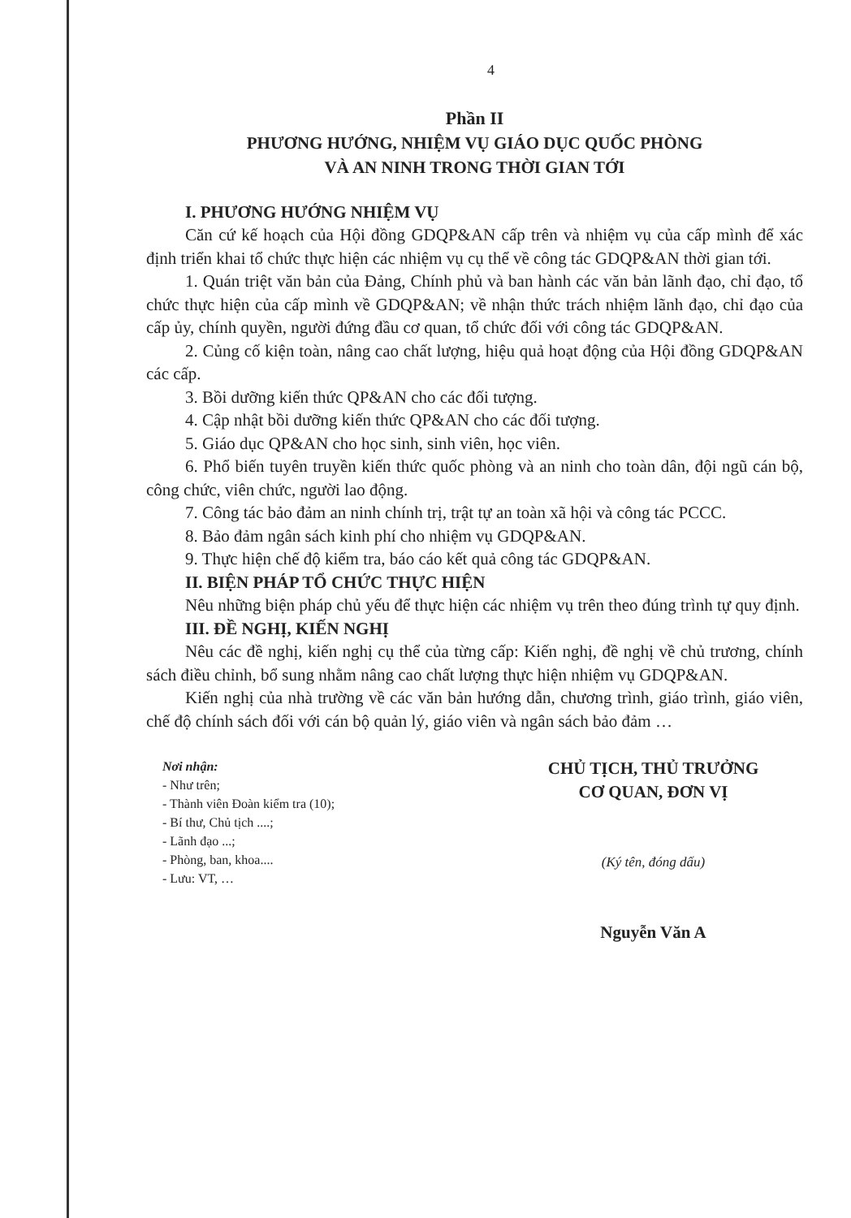4
Phần II
PHƯƠNG HƯỚNG, NHIỆM VỤ GIÁO DỤC QUỐC PHÒNG
VÀ AN NINH TRONG THỜI GIAN TỚI
I. PHƯƠNG HƯỚNG NHIỆM VỤ
Căn cứ kế hoạch của Hội đồng GDQP&AN cấp trên và nhiệm vụ của cấp mình để xác định triển khai tổ chức thực hiện các nhiệm vụ cụ thể về công tác GDQP&AN thời gian tới.
1. Quán triệt văn bản của Đảng, Chính phủ và ban hành các văn bản lãnh đạo, chỉ đạo, tổ chức thực hiện của cấp mình về GDQP&AN; về nhận thức trách nhiệm lãnh đạo, chỉ đạo của cấp ủy, chính quyền, người đứng đầu cơ quan, tổ chức đối với công tác GDQP&AN.
2. Củng cố kiện toàn, nâng cao chất lượng, hiệu quả hoạt động của Hội đồng GDQP&AN các cấp.
3. Bồi dưỡng kiến thức QP&AN cho các đối tượng.
4. Cập nhật bồi dưỡng kiến thức QP&AN cho các đối tượng.
5. Giáo dục QP&AN cho học sinh, sinh viên, học viên.
6. Phổ biến tuyên truyền kiến thức quốc phòng và an ninh cho toàn dân, đội ngũ cán bộ, công chức, viên chức, người lao động.
7. Công tác bảo đảm an ninh chính trị, trật tự an toàn xã hội và công tác PCCC.
8. Bảo đảm ngân sách kinh phí cho nhiệm vụ GDQP&AN.
9. Thực hiện chế độ kiểm tra, báo cáo kết quả công tác GDQP&AN.
II. BIỆN PHÁP TỔ CHỨC THỰC HIỆN
Nêu những biện pháp chủ yếu để thực hiện các nhiệm vụ trên theo đúng trình tự quy định.
III. ĐỀ NGHỊ, KIẾN NGHỊ
Nêu các đề nghị, kiến nghị cụ thể của từng cấp: Kiến nghị, đề nghị về chủ trương, chính sách điều chỉnh, bổ sung nhằm nâng cao chất lượng thực hiện nhiệm vụ GDQP&AN.
Kiến nghị của nhà trường về các văn bản hướng dẫn, chương trình, giáo trình, giáo viên, chế độ chính sách đối với cán bộ quản lý, giáo viên và ngân sách bảo đảm …
Nơi nhận:
- Như trên;
- Thành viên Đoàn kiểm tra (10);
- Bí thư, Chủ tịch ....;
- Lãnh đạo ...;
- Phòng, ban, khoa....
- Lưu: VT, …
CHỦ TỊCH, THỦ TRƯỞNG
CƠ QUAN, ĐƠN VỊ
(Ký tên, đóng dấu)
Nguyễn Văn A